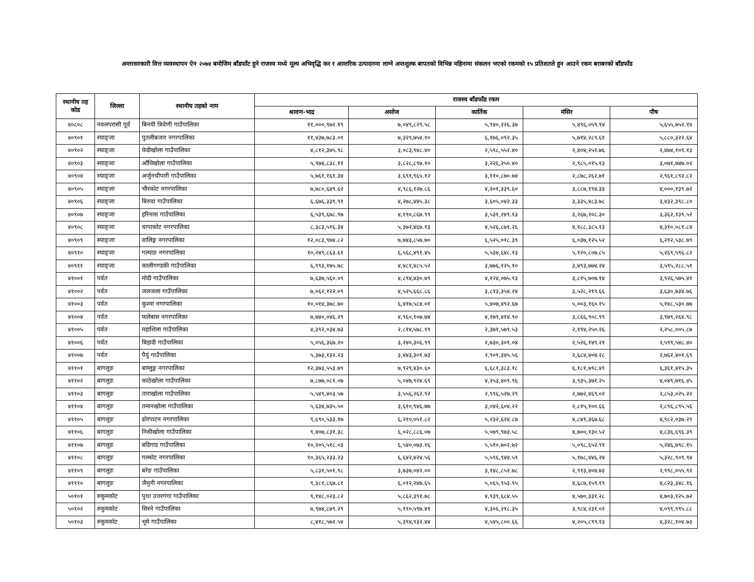अन्तरसरकारी वित्त व्यवस्थापन ऐन २०७४ बमोजिम बाँडफाँट हुने राजस्व मध्ये मूल्य अभिवृद्धि कर र आन्तरिक उत्पादनमा लाग्ने अन्तशुल्क बापतको विभिन्न महिनामा संकलन भएको रकमको १५ प्रतिशतले हुन आउने रकम बराबरको बाँडफाँड
| स्थानीय तह कोड | जिल्ला | स्थानीय तहको नाम | राजस्व बाँडफाँड रकम | | | | |
| --- | --- | --- | --- | --- | --- | --- | --- |
| | | | श्रावण-भाद्र | असोज | कार्तिक | मंसिर | पौष |
| ४०८०८ | नवलपरासी पूर्व | बिनयी त्रिवेणी गाउँपालिका | ११,०००,९७२.१९ | ७,०४९,८२९.५८ | ५,९४०,२२६.३७ | ५,४९६,०५९.९४ | ५,६५५,७५२.१४ |
| ४०९०१ | स्याङ्जा | पुतलीबजार नगरपालिका | ११,४३७,७८३.०१ | ७,३२९,७५४.१० | ६,१७६,०९२.३५ | ५,७१४,२८९.६१ | ५,८८०,३२२.६४ |
| ४०९०२ | स्याङ्जा | फेदीखोला गाउँपालिका | ४,८१२,३७५.९८ | ३,०८३,९४८.४० | २,५९८,५५२.४० | २,४०४,२५१.७६ | २,४७४,१०९.१३ |
| ४०९०३ | स्याङ्जा | आँधिखोला गाउँपालिका | ५,९७४,८३८.११ | ३,८२८,८९७.१० | ३,२२६,२५०.४० | २,९८५,०१५.१३ | ३,०७१,७४७.०२ |
| ४०९०४ | स्याङ्जा | अर्जुनचौपारी गाउँपालिका | ५,७६१,१६१.३४ | ३,६९१,९६५.१२ | ३,११०,८७०.७४ | २,८७८,२६२.७१ | २,९६१,८९२.८२ |
| ४०९०५ | स्याङ्जा | भीरकोट नगरपालिका | ७,७८०,६४९.६२ | ४,९८६,१२७.८६ | ४,२०१,३३९.६० | ३,८८७,१९४.३३ | ४,०००,१३९.७२ |
| ४०९०६ | स्याङ्जा | बिरुवा गाउँपालिका | ६,६७६,३३९.९१ | ४,२७८,४४५.३८ | ३,६०५,०४२.३३ | ३,३३५,४८३.७८ | ३,४३२,३९८.८० |
| ४०९०७ | स्याङ्जा | हरिनास गाउँपालिका | ६,५३९,६७८.९७ | ४,१९०,८६७.९९ | ३,५३१,२४९.१३ | ३,२६७,२०८.३० | ३,३६२,१३९.५२ |
| ४०९०८ | स्याङ्जा | चापाकोट नगरपालिका | ८,३८३,५१६.३४ | ५,३७२,४६७.१३ | ४,५२६,८७१.२६ | ४,१८८,३८५.१३ | ४,३१०,०८१.८४ |
| ४०९०९ | स्याङ्जा | वालिङ्ग नगरपालिका | १२,०८३,९७४.८२ | ७,७४३,८५७.७० | ६,५२५,०१८.३९ | ६,०३७,१२५.५२ | ६,२१२,५३८.७९ |
| ४०९१० | स्याङ्जा | गल्याङ नगरपालिका | १०,२४९,८६३.६१ | ६,५६८,४९१.४५ | ५,५३४,६४८.१३ | ५,१२०,८०७.८५ | ५,२६९,५९६.८२ |
| ४०९११ | स्याङ्जा | कालीगण्डकी गाउँपालिका | ६,९९३,१७५.७८ | ४,४८१,४८५.५२ | ३,७७६,१२५.१० | ३,४९३,७७४.२४ | ३,५९५,२८८.५१ |
| ४१००१ | पर्वत | मोदी गाउँपालिका | ७,६३७,५६०.०९ | ४,८९४,४३०.७९ | ४,१२४,०७५.१३ | ३,८१५,७०७.१४ | ३,९२६,५७५.४१ |
| ४१००२ | पर्वत | जलजला गाउँपालिका | ७,०६२,१२२.०९ | ४,५२५,६६८.८६ | ३,८१३,३५४.२४ | ३,५२८,२१९.६६ | ३,६३०,७३४.७६ |
| ४१००३ | पर्वत | कुश्मा नगरपालिका | १०,०१४,३७८.७० | ६,४१७,५८४.०१ | ५,४०७,४९२.६७ | ५,००३,१६०.१५ | ५,१४८,५३०.७७ |
| ४१००४ | पर्वत | फलेबास नगरपालिका | ७,७४०,०४६.२९ | ४,९६०,१०७.७४ | ४,१७९,४१४.९० | ३,८६६,९०८.९९ | ३,९७९,२६४.९८ |
| ४१००५ | पर्वत | महाशिला गाउँपालिका | ४,३९२,०३४.७३ | २,८१४,५७८.१९ | २,३७१,५७९.५३ | २,१९४,२५०.२६ | २,२५८,००५.८७ |
| ४१००६ | पर्वत | बिहादी गाउँपालिका | ५,०५६,३६७.२० | ३,२४०,३०६.९९ | २,७३०,३०१.०४ | २,५२६,१४९.२१ | २,५९९,५४८.४० |
| ४१००७ | पर्वत | पैयुं गाउँपालिका | ५,३७३,१३२.२३ | ३,४४३,३०१.७३ | २,९०१,३४५.५६ | २,६८४,४०४.२८ | २,७६२,४०१.६९ |
| ४११०१ | बागलुङ | बाग्लुङ्ग नगरपालिका | १२,३७३,५५३.७९ | ७,९२९,४३०.६० | ६,६८१,३८३.१८ | ६,१८१,७९८.४९ | ६,३६१,४१५.३५ |
| ४११०२ | बागलुङ | काठेखोला गाउँपालिका | ७,८७७,०८१.०७ | ५,०४७,९२४.६९ | ४,२५३,४०९.९६ | ३,९३५,३७१.२५ | ४,०४९,७१६.४५ |
| ४११०३ | बागलुङ | ताराखोला गाउँपालिका | ५,५४९,४०३.५७ | ३,५५६,२६२.९२ | २,९९६,५२७.२९ | २,७७२,४६९.०२ | २,८५३,०२५.२२ |
| ४११०४ | बागलुङ | तमानखोला गाउँपालिका | ५,६३४,७३५.५० | ३,६१०,९४६.७७ | ३,०४२,६०४.२२ | २,८१५,१००.६६ | २,८९६,८९५.५६ |
| ४११०५ | बागलुङ | ढोरपाटन नगरपालिका | ९,६९०,५३३.१७ | ६,२१०,०५१.८२ | ५,२३२,६२४.८७ | ४,८४१,३६७.६८ | ४,९८२,०३७.२९ |
| ४११०६ | बागलुङ | निसीखोला गाउँपालिका | ९,४०७,८३१.३८ | ६,०२८,८८६.०७ | ५,०७९,९७३.५८ | ४,७००,१३०.५२ | ४,८३६,६९६.३९ |
| ४११०७ | बागलुङ | बडिगाड गाउँपालिका | १०,२०५,५१८.०३ | ६,५४०,०७३.१६ | ५,५१०,७०२.७२ | ५,०९८,६५२.९१ | ५,२४६,७९८.१५ |
| ४११०८ | बागलुङ | गल्कोट नगरपालिका | १०,३६५,२३३.२३ | ६,६४२,४२४.५६ | ५,५९६,९४४.५९ | ५,१७८,४४६.२४ | ५,३२८,९०९.९४ |
| ४११०९ | बागलुङ | बरेङ गाउँपालिका | ५,८३१,५०१.९८ | ३,७३७,०४२.०० | ३,१४८,८५२.७८ | २,९१३,४०४.७३ | २,९९८,०५५.९२ |
| ४१११० | बागलुङ | जैमुनी नगरपालिका | ९,३८१,८६७.८१ | ६,०१२,२४७.६५ | ५,०६५,९५३.९५ | ४,६८७,१५९.१९ | ४,८२३,३४८.१६ |
| ५०१०१ | रुकुमकोट | पुथा उत्तरगंगा गाउँपालिका | ९,१४८,०२३.८२ | ५,८६२,३९१.७८ | ४,९३९,६८४.५५ | ४,५७०,३३१.२८ | ४,७०३,१२५.७२ |
| ५०१०२ | रुकुमकोट | सिस्ने गाउँपालिका | ७,९७४,८७९.२९ | ५,११०,५९७.४१ | ४,३०६,२१८.३५ | ३,९८४,२३१.०२ | ४,०९९,९९५.८८ |
| ५०१०३ | रुकुमकोट | भूमे गाउँपालिका | ८,४१८,५७२.५४ | ५,३९४,९३२.४४ | ४,५४५,८००.६६ | ४,२०५,८९९.१३ | ४,३२८,१०४.७३ |